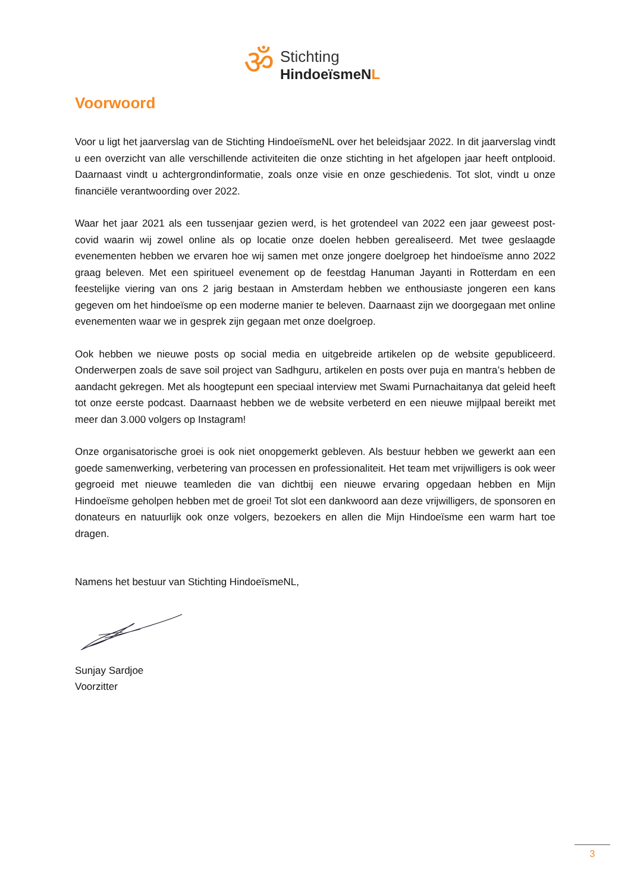ॐ
Stichting
HindoeïsmeNL
Voorwoord
Voor u ligt het jaarverslag van de Stichting HindoeïsmeNL over het beleidsjaar 2022. In dit jaarverslag vindt u een overzicht van alle verschillende activiteiten die onze stichting in het afgelopen jaar heeft ontplooid. Daarnaast vindt u achtergrondinformatie, zoals onze visie en onze geschiedenis. Tot slot, vindt u onze financiële verantwoording over 2022.
Waar het jaar 2021 als een tussenjaar gezien werd, is het grotendeel van 2022 een jaar geweest post-covid waarin wij zowel online als op locatie onze doelen hebben gerealiseerd. Met twee geslaagde evenementen hebben we ervaren hoe wij samen met onze jongere doelgroep het hindoeïsme anno 2022 graag beleven. Met een spiritueel evenement op de feestdag Hanuman Jayanti in Rotterdam en een feestelijke viering van ons 2 jarig bestaan in Amsterdam hebben we enthousiaste jongeren een kans gegeven om het hindoeïsme op een moderne manier te beleven. Daarnaast zijn we doorgegaan met online evenementen waar we in gesprek zijn gegaan met onze doelgroep.
Ook hebben we nieuwe posts op social media en uitgebreide artikelen op de website gepubliceerd. Onderwerpen zoals de save soil project van Sadhguru, artikelen en posts over puja en mantra’s hebben de aandacht gekregen. Met als hoogtepunt een speciaal interview met Swami Purnachaitanya dat geleid heeft tot onze eerste podcast. Daarnaast hebben we de website verbeterd en een nieuwe mijlpaal bereikt met meer dan 3.000 volgers op Instagram!
Onze organisatorische groei is ook niet onopgemerkt gebleven. Als bestuur hebben we gewerkt aan een goede samenwerking, verbetering van processen en professionaliteit. Het team met vrijwilligers is ook weer gegroeid met nieuwe teamleden die van dichtbij een nieuwe ervaring opgedaan hebben en Mijn Hindoeïsme geholpen hebben met de groei! Tot slot een dankwoord aan deze vrijwilligers, de sponsoren en donateurs en natuurlijk ook onze volgers, bezoekers en allen die Mijn Hindoeïsme een warm hart toe dragen.
Namens het bestuur van Stichting HindoeïsmeNL,
Sunjay Sardjoe
Voorzitter
3